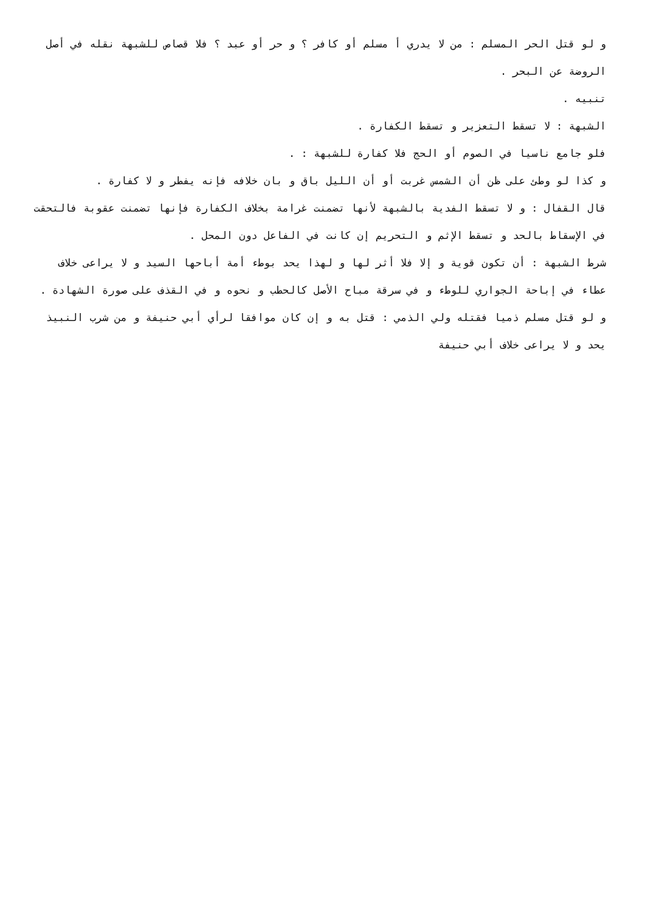و لو قتل الحر المسلم : من لا يدري أ مسلم أو كافر ؟ و حر أو عبد ؟ فلا قصاص للشبهة نقله في أصل الروضة عن البحر .
تنبيه .
الشبهة : لا تسقط التعزير و تسقط الكفارة .
فلو جامع ناسيا في الصوم أو الحج فلا كفارة للشبهة : .
و كذا لو وطئ على ظن أن الشمس غربت أو أن الليل باق و بان خلافه فإنه يفطر و لا كفارة .
قال القفال : و لا تسقط الفدية بالشبهة لأنها تضمنت غرامة بخلاف الكفارة فإنها تضمنت عقوبة فالتحقت في الإسقاط بالحد و تسقط الإثم و التحريم إن كانت في الفاعل دون المحل .
شرط الشبهة : أن تكون قوية و إلا فلا أثر لها و لهذا يحد بوطء أمة أباحها السيد و لا يراعى خلاف عطاء في إباحة الجواري للوطء و في سرقة مباح الأصل كالحطب و نحوه و في القذف على صورة الشهادة .
و لو قتل مسلم ذميا فقتله ولي الذمي : قتل به و إن كان موافقا لرأي أبي حنيفة و من شرب النبيذ يحد و لا يراعى خلاف أبي حنيفة